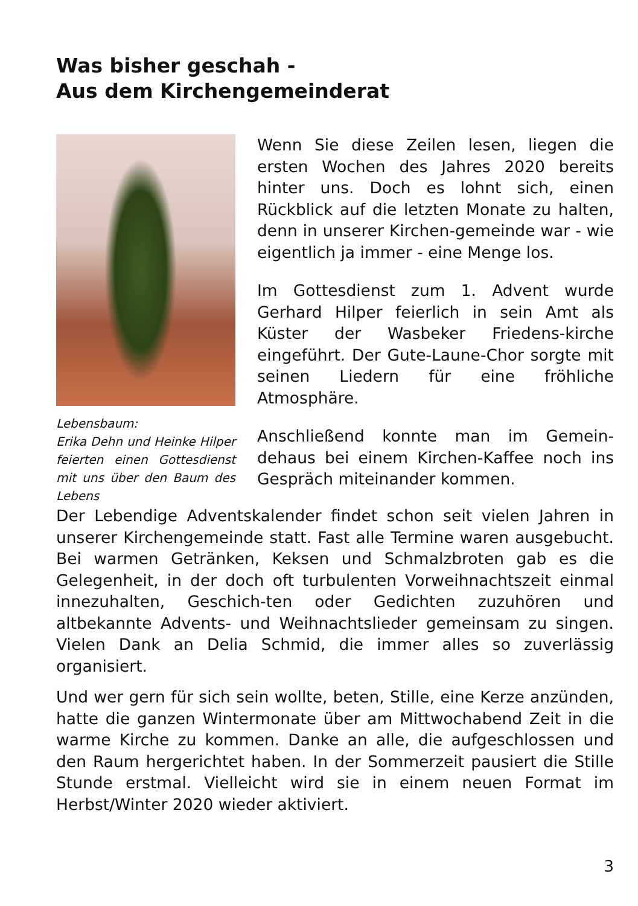Was bisher geschah -
Aus dem Kirchengemeinderat
Lebensbaum:
Erika Dehn und Heinke Hilper feierten einen Gottesdienst mit uns über den Baum des Lebens
Wenn Sie diese Zeilen lesen, liegen die ersten Wochen des Jahres 2020 bereits hinter uns. Doch es lohnt sich, einen Rückblick auf die letzten Monate zu halten, denn in unserer Kirchen-gemeinde war - wie eigentlich ja immer - eine Menge los.
Im Gottesdienst zum 1. Advent wurde Gerhard Hilper feierlich in sein Amt als Küster der Wasbeker Friedens-kirche eingeführt. Der Gute-Laune-Chor sorgte mit seinen Liedern für eine fröhliche Atmosphäre.
Anschließend konnte man im Gemein-dehaus bei einem Kirchen-Kaffee noch ins Gespräch miteinander kommen.
Der Lebendige Adventskalender findet schon seit vielen Jahren in unserer Kirchengemeinde statt. Fast alle Termine waren ausgebucht. Bei warmen Getränken, Keksen und Schmalzbroten gab es die Gelegenheit, in der doch oft turbulenten Vorweihnachtszeit einmal innezuhalten, Geschich-ten oder Gedichten zuzuhören und altbekannte Advents- und Weihnachtslieder gemeinsam zu singen. Vielen Dank an Delia Schmid, die immer alles so zuverlässig organisiert.
Und wer gern für sich sein wollte, beten, Stille, eine Kerze anzünden, hatte die ganzen Wintermonate über am Mittwochabend Zeit in die warme Kirche zu kommen. Danke an alle, die aufgeschlossen und den Raum hergerichtet haben. In der Sommerzeit pausiert die Stille Stunde erstmal. Vielleicht wird sie in einem neuen Format im Herbst/Winter 2020 wieder aktiviert.
3